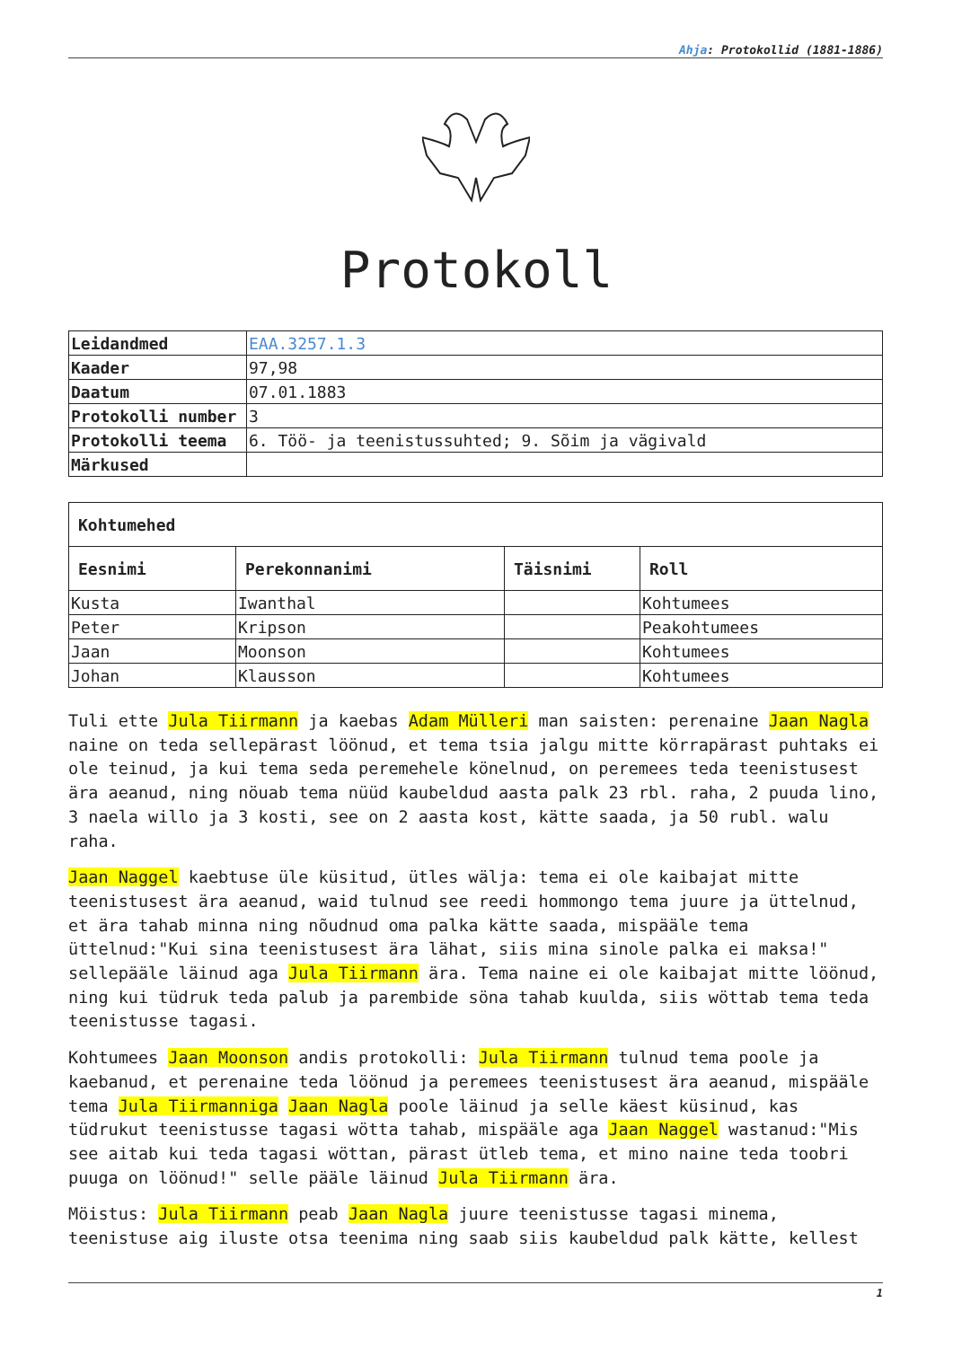Ahja: Protokollid (1881-1886)
Protokoll
| Leidandmed | EAA.3257.1.3 |
| Kaader | 97,98 |
| Daatum | 07.01.1883 |
| Protokolli number | 3 |
| Protokolli teema | 6. Töö- ja teenistussuhted; 9. Sõim ja vägivald |
| Märkused | |
| Kohtumehed | | | |
| --- | --- | --- | --- |
| Eesnimi | Perekonnanimi | Täisnimi | Roll |
| Kusta | Iwanthal | | Kohtumees |
| Peter | Kripson | | Peakohtumees |
| Jaan | Moonson | | Kohtumees |
| Johan | Klausson | | Kohtumees |
Tuli ette Jula Tiirmann ja kaebas Adam Mülleri man saisten: perenaine Jaan Nagla naine on teda sellepärast löönud, et tema tsia jalgu mitte körrapärast puhtaks ei ole teinud, ja kui tema seda peremehele könelnud, on peremees teda teenistusest ära aeanud, ning nöuab tema nüüd kaubeldud aasta palk 23 rbl. raha, 2 puuda lino, 3 naela willo ja 3 kosti, see on 2 aasta kost, kätte saada, ja 50 rubl. walu raha.
Jaan Naggel kaebtuse üle küsitud, ütles wälja: tema ei ole kaibajat mitte teenistusest ära aeanud, waid tulnud see reedi hommongo tema juure ja üttelnud, et ära tahab minna ning nõudnud oma palka kätte saada, mispääle tema üttelnud:"Kui sina teenistusest ära lähat, siis mina sinole palka ei maksa!" sellepääle läinud aga Jula Tiirmann ära. Tema naine ei ole kaibajat mitte löönud, ning kui tüdruk teda palub ja parembide söna tahab kuulda, siis wöttab tema teda teenistusse tagasi.
Kohtumees Jaan Moonson andis protokolli: Jula Tiirmann tulnud tema poole ja kaebanud, et perenaine teda löönud ja peremees teenistusest ära aeanud, mispääle tema Jula Tiirmanniga Jaan Nagla poole läinud ja selle käest küsinud, kas tüdrukut teenistusse tagasi wötta tahab, mispääle aga Jaan Naggel wastanud:"Mis see aitab kui teda tagasi wöttan, pärast ütleb tema, et mino naine teda toobri puuga on löönud!" selle pääle läinud Jula Tiirmann ära.
Möistus: Jula Tiirmann peab Jaan Nagla juure teenistusse tagasi minema, teenistuse aig iluste otsa teenima ning saab siis kaubeldud palk kätte, kellest
1